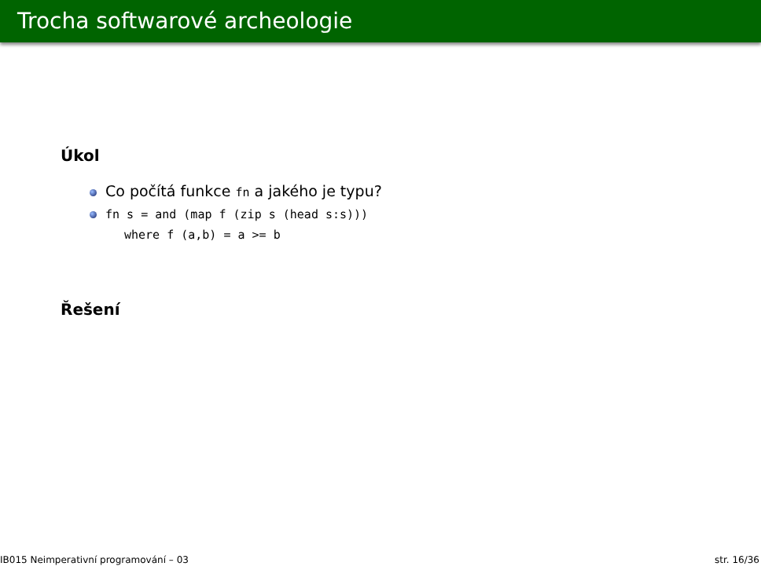Trocha softwarové archeologie
Úkol
Co počítá funkce fn a jakého je typu?
fn s = and (map f (zip s (head s:s)))
where f (a,b) = a >= b
Řešení
IB015 Neimperativní programování – 03 str. 16/36